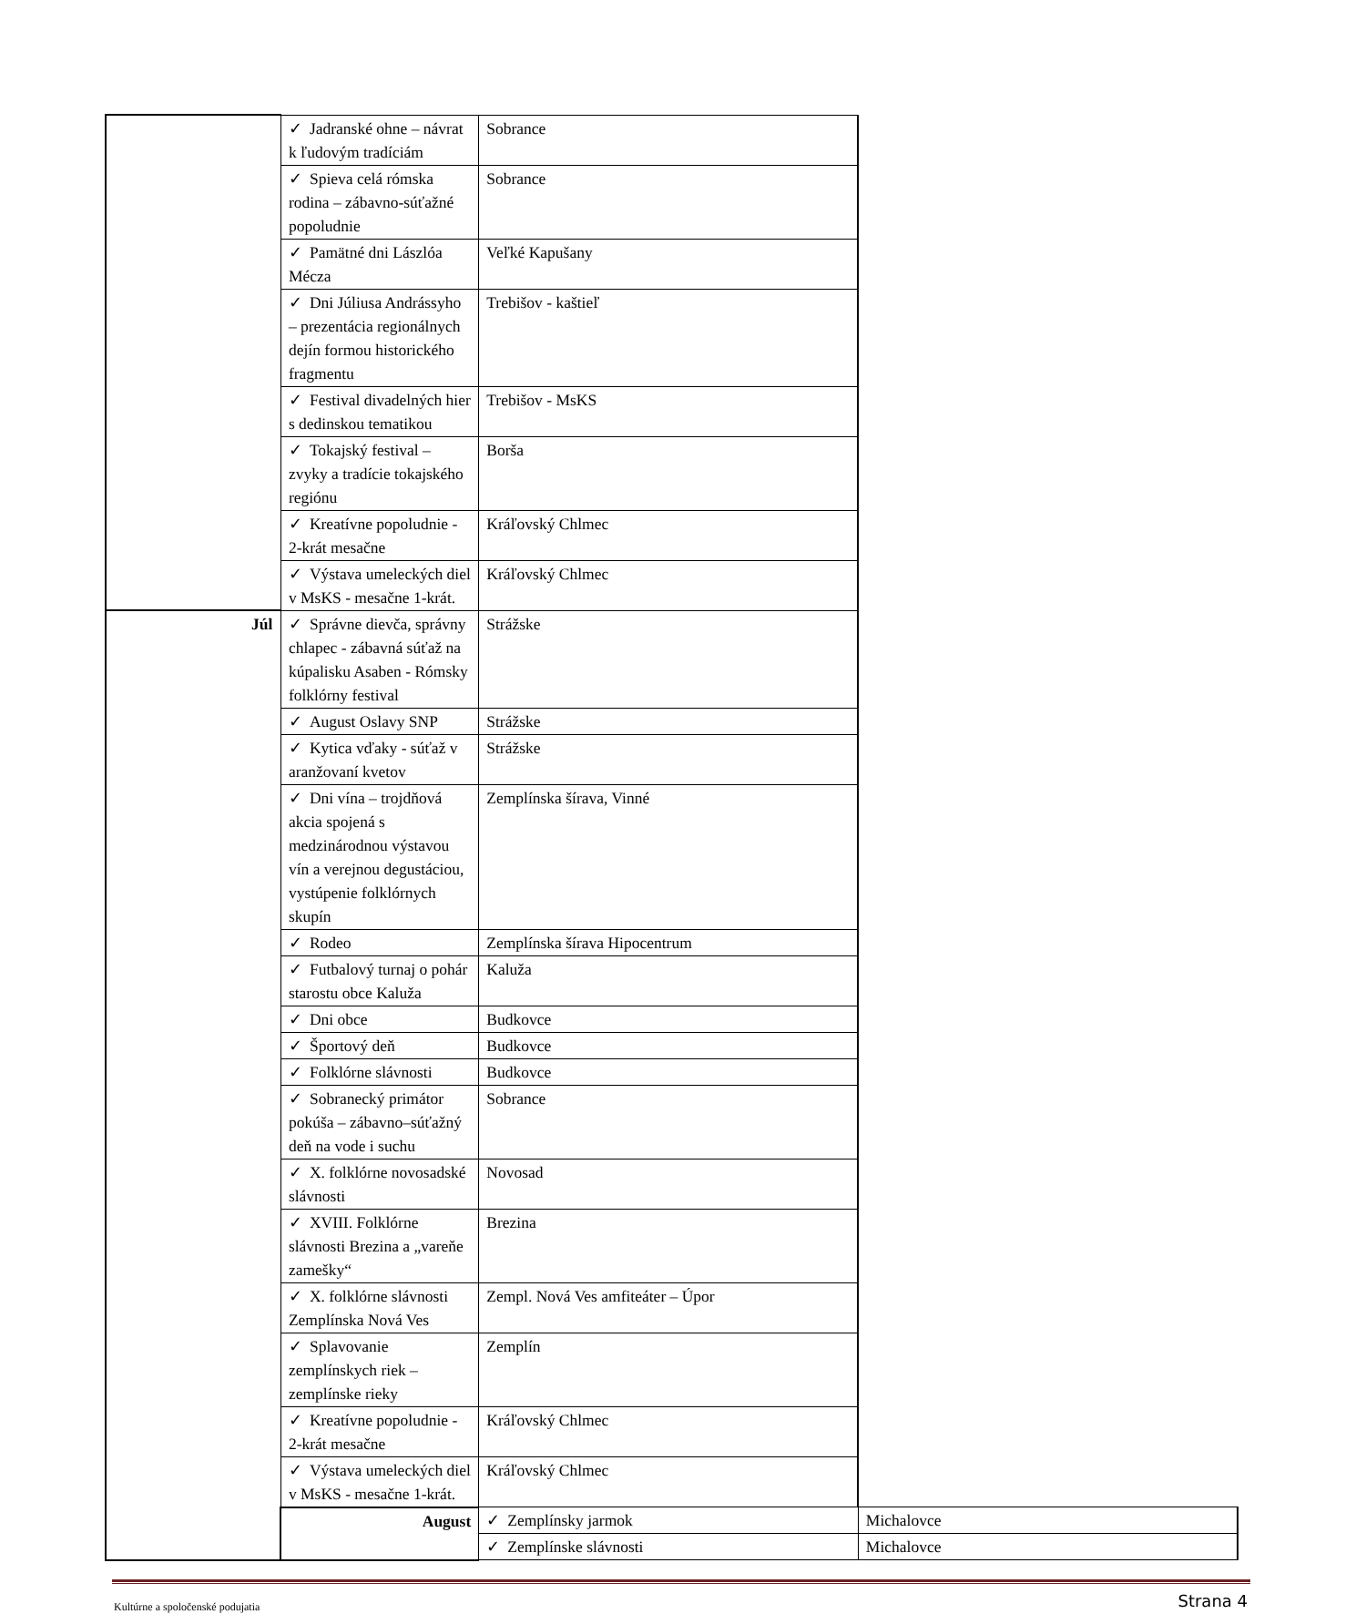| | ✓ Jadranské ohne – návrat k ľudovým tradíciám | Sobrance | |
| | ✓ Spieva celá rómska rodina – zábavno-súťažné popoludnie | Sobrance | |
| | ✓ Pamätné dni Lászlóa Mécza | Veľké Kapušany | |
| | ✓ Dni Júliusa Andrássyho – prezentácia regionálnych dejín formou historického fragmentu | Trebišov - kaštieľ | |
| | ✓ Festival divadelných hier s dedinskou tematikou | Trebišov - MsKS | |
| | ✓ Tokajský festival – zvyky a tradície tokajského regiónu | Borša | |
| | ✓ Kreatívne popoludnie - 2-krát mesačne | Kráľovský Chlmec | |
| | ✓ Výstava umeleckých diel v MsKS - mesačne 1-krát. | Kráľovský Chlmec | |
| Júl | ✓ Správne dievča, správny chlapec - zábavná súťaž na kúpalisku Asaben - Rómsky folklórny festival | Strážske | |
| | ✓ August Oslavy SNP | Strážske | |
| | ✓ Kytica vďaky - súťaž v aranžovaní kvetov | Strážske | |
| | ✓ Dni vína – trojdňová akcia spojená s medzinárodnou výstavou vín a verejnou degustáciou, vystúpenie folklórnych skupín | Zemplínska šírava, Vinné | |
| | ✓ Rodeo | Zemplínska šírava Hipocentrum | |
| | ✓ Futbalový turnaj o pohár starostu obce Kaluža | Kaluža | |
| | ✓ Dni obce | Budkovce | |
| | ✓ Športový deň | Budkovce | |
| | ✓ Folklórne slávnosti | Budkovce | |
| | ✓ Sobranecký primátor pokúša – zábavno–súťažný deň na vode i suchu | Sobrance | |
| | ✓ X. folklórne novosadské slávnosti | Novosad | |
| | ✓ XVIII. Folklórne slávnosti Brezina a „vareňe zamešky“ | Brezina | |
| | ✓ X. folklórne slávnosti Zemplínska Nová Ves | Zempl. Nová Ves amfiteáter – Úpor | |
| | ✓ Splavovanie zemplínskych riek – zemplínske rieky | Zemplín | |
| | ✓ Kreatívne popoludnie - 2-krát mesačne | Kráľovský Chlmec | |
| | ✓ Výstava umeleckých diel v MsKS - mesačne 1-krát. | Kráľovský Chlmec | |
| | August | ✓ Zemplínsky jarmok | Michalovce |
| | | ✓ Zemplínske slávnosti | Michalovce |
Kultúrne a spoločenské podujatia Strana 4